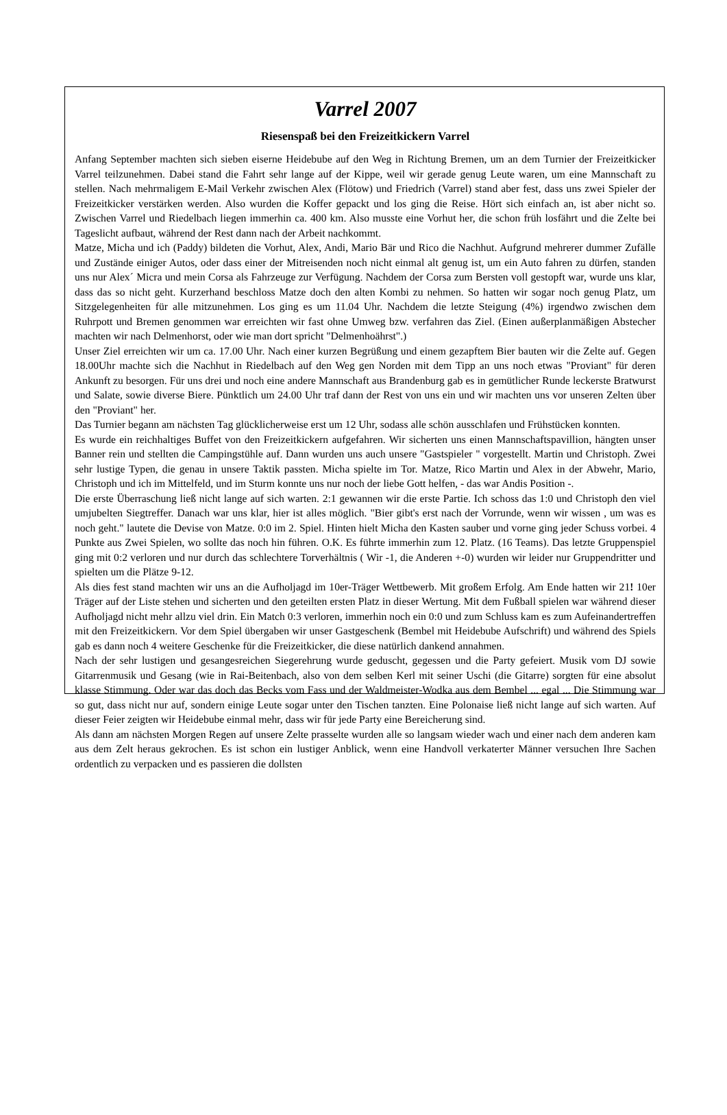Varrel 2007
Riesenspaß bei den Freizeitkickern Varrel
Anfang September machten sich sieben eiserne Heidebube auf den Weg in Richtung Bremen, um an dem Turnier der Freizeitkicker Varrel teilzunehmen. Dabei stand die Fahrt sehr lange auf der Kippe, weil wir gerade genug Leute waren, um eine Mannschaft zu stellen. Nach mehrmaligem E-Mail Verkehr zwischen Alex (Flötow) und Friedrich (Varrel) stand aber fest, dass uns zwei Spieler der Freizeitkicker verstärken werden. Also wurden die Koffer gepackt und los ging die Reise. Hört sich einfach an, ist aber nicht so. Zwischen Varrel und Riedelbach liegen immerhin ca. 400 km. Also musste eine Vorhut her, die schon früh losfährt und die Zelte bei Tageslicht aufbaut, während der Rest dann nach der Arbeit nachkommt.
Matze, Micha und ich (Paddy) bildeten die Vorhut, Alex, Andi, Mario Bär und Rico die Nachhut. Aufgrund mehrerer dummer Zufälle und Zustände einiger Autos, oder dass einer der Mitreisenden noch nicht einmal alt genug ist, um ein Auto fahren zu dürfen, standen uns nur Alex´ Micra und mein Corsa als Fahrzeuge zur Verfügung. Nachdem der Corsa zum Bersten voll gestopft war, wurde uns klar, dass das so nicht geht. Kurzerhand beschloss Matze doch den alten Kombi zu nehmen. So hatten wir sogar noch genug Platz, um Sitzgelegenheiten für alle mitzunehmen. Los ging es um 11.04 Uhr. Nachdem die letzte Steigung (4%) irgendwo zwischen dem Ruhrpott und Bremen genommen war erreichten wir fast ohne Umweg bzw. verfahren das Ziel. (Einen außerplanmäßigen Abstecher machten wir nach Delmenhorst, oder wie man dort spricht "Delmenhoährst".)
Unser Ziel erreichten wir um ca. 17.00 Uhr. Nach einer kurzen Begrüßung und einem gezapftem Bier bauten wir die Zelte auf. Gegen 18.00Uhr machte sich die Nachhut in Riedelbach auf den Weg gen Norden mit dem Tipp an uns noch etwas "Proviant" für deren Ankunft zu besorgen. Für uns drei und noch eine andere Mannschaft aus Brandenburg gab es in gemütlicher Runde leckerste Bratwurst und Salate, sowie diverse Biere. Pünktlich um 24.00 Uhr traf dann der Rest von uns ein und wir machten uns vor unseren Zelten über den "Proviant" her.
Das Turnier begann am nächsten Tag glücklicherweise erst um 12 Uhr, sodass alle schön ausschlafen und Frühstücken konnten.
Es wurde ein reichhaltiges Buffet von den Freizeitkickern aufgefahren. Wir sicherten uns einen Mannschaftspavillion, hängten unser Banner rein und stellten die Campingstühle auf. Dann wurden uns auch unsere "Gastspieler " vorgestellt. Martin und Christoph. Zwei sehr lustige Typen, die genau in unsere Taktik passten. Micha spielte im Tor. Matze, Rico Martin und Alex in der Abwehr, Mario, Christoph und ich im Mittelfeld, und im Sturm konnte uns nur noch der liebe Gott helfen, - das war Andis Position -.
Die erste Überraschung ließ nicht lange auf sich warten. 2:1 gewannen wir die erste Partie. Ich schoss das 1:0 und Christoph den viel umjubelten Siegtreffer. Danach war uns klar, hier ist alles möglich. "Bier gibt's erst nach der Vorrunde, wenn wir wissen , um was es noch geht." lautete die Devise von Matze. 0:0 im 2. Spiel. Hinten hielt Micha den Kasten sauber und vorne ging jeder Schuss vorbei. 4 Punkte aus Zwei Spielen, wo sollte das noch hin führen. O.K. Es führte immerhin zum 12. Platz. (16 Teams). Das letzte Gruppenspiel ging mit 0:2 verloren und nur durch das schlechtere Torverhältnis ( Wir -1, die Anderen +-0) wurden wir leider nur Gruppendritter und spielten um die Plätze 9-12.
Als dies fest stand machten wir uns an die Aufholjagd im 10er-Träger Wettbewerb. Mit großem Erfolg. Am Ende hatten wir 21! 10er Träger auf der Liste stehen und sicherten und den geteilten ersten Platz in dieser Wertung. Mit dem Fußball spielen war während dieser Aufholjagd nicht mehr allzu viel drin. Ein Match 0:3 verloren, immerhin noch ein 0:0 und zum Schluss kam es zum Aufeinandertreffen mit den Freizeitkickern. Vor dem Spiel übergaben wir unser Gastgeschenk (Bembel mit Heidebube Aufschrift) und während des Spiels gab es dann noch 4 weitere Geschenke für die Freizeitkicker, die diese natürlich dankend annahmen.
Nach der sehr lustigen und gesangesreichen Siegerehrung wurde geduscht, gegessen und die Party gefeiert. Musik vom DJ sowie Gitarrenmusik und Gesang (wie in Rai-Beitenbach, also von dem selben Kerl mit seiner Uschi (die Gitarre) sorgten für eine absolut klasse Stimmung. Oder war das doch das Becks vom Fass und der Waldmeister-Wodka aus dem Bembel ... egal ... Die Stimmung war so gut, dass nicht nur auf, sondern einige Leute sogar unter den Tischen tanzten. Eine Polonaise ließ nicht lange auf sich warten. Auf dieser Feier zeigten wir Heidebube einmal mehr, dass wir für jede Party eine Bereicherung sind.
Als dann am nächsten Morgen Regen auf unsere Zelte prasselte wurden alle so langsam wieder wach und einer nach dem anderen kam aus dem Zelt heraus gekrochen. Es ist schon ein lustiger Anblick, wenn eine Handvoll verkaterter Männer versuchen Ihre Sachen ordentlich zu verpacken und es passieren die dollsten